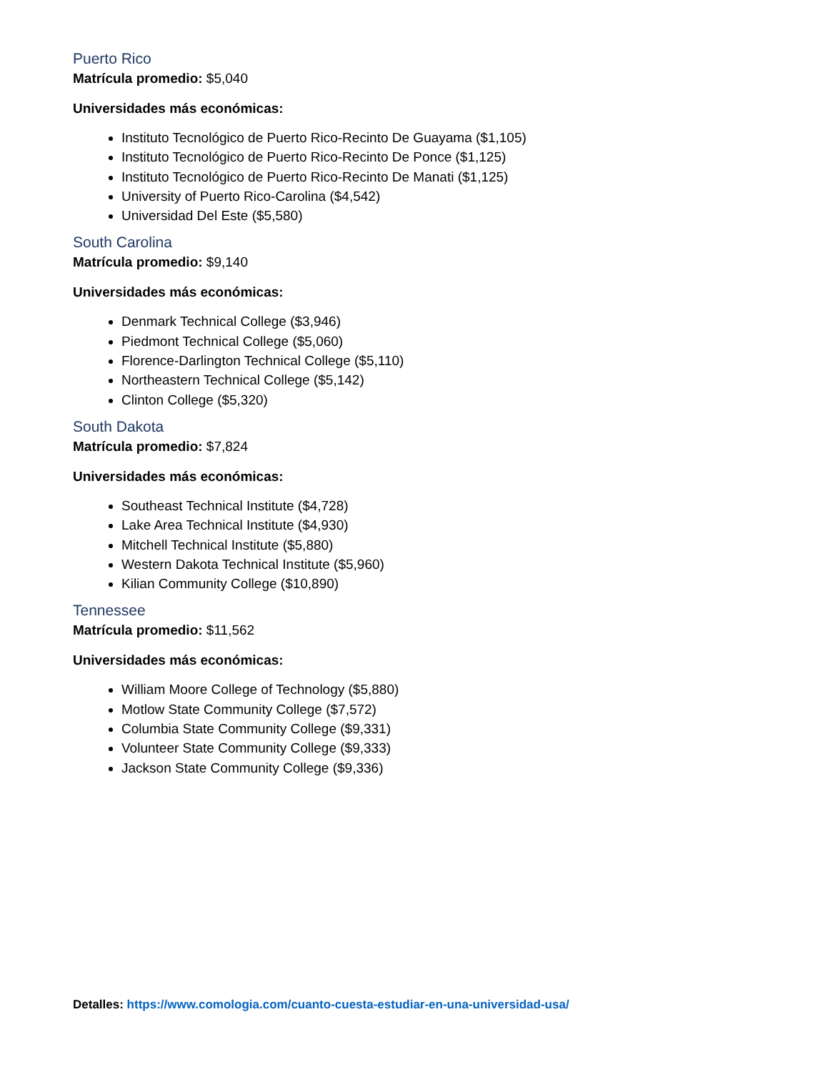Puerto Rico
Matrícula promedio: $5,040
Universidades más económicas:
Instituto Tecnológico de Puerto Rico-Recinto De Guayama ($1,105)
Instituto Tecnológico de Puerto Rico-Recinto De Ponce ($1,125)
Instituto Tecnológico de Puerto Rico-Recinto De Manati ($1,125)
University of Puerto Rico-Carolina ($4,542)
Universidad Del Este ($5,580)
South Carolina
Matrícula promedio: $9,140
Universidades más económicas:
Denmark Technical College ($3,946)
Piedmont Technical College ($5,060)
Florence-Darlington Technical College ($5,110)
Northeastern Technical College ($5,142)
Clinton College ($5,320)
South Dakota
Matrícula promedio: $7,824
Universidades más económicas:
Southeast Technical Institute ($4,728)
Lake Area Technical Institute ($4,930)
Mitchell Technical Institute ($5,880)
Western Dakota Technical Institute ($5,960)
Kilian Community College ($10,890)
Tennessee
Matrícula promedio: $11,562
Universidades más económicas:
William Moore College of Technology ($5,880)
Motlow State Community College ($7,572)
Columbia State Community College ($9,331)
Volunteer State Community College ($9,333)
Jackson State Community College ($9,336)
Detalles: https://www.comologia.com/cuanto-cuesta-estudiar-en-una-universidad-usa/